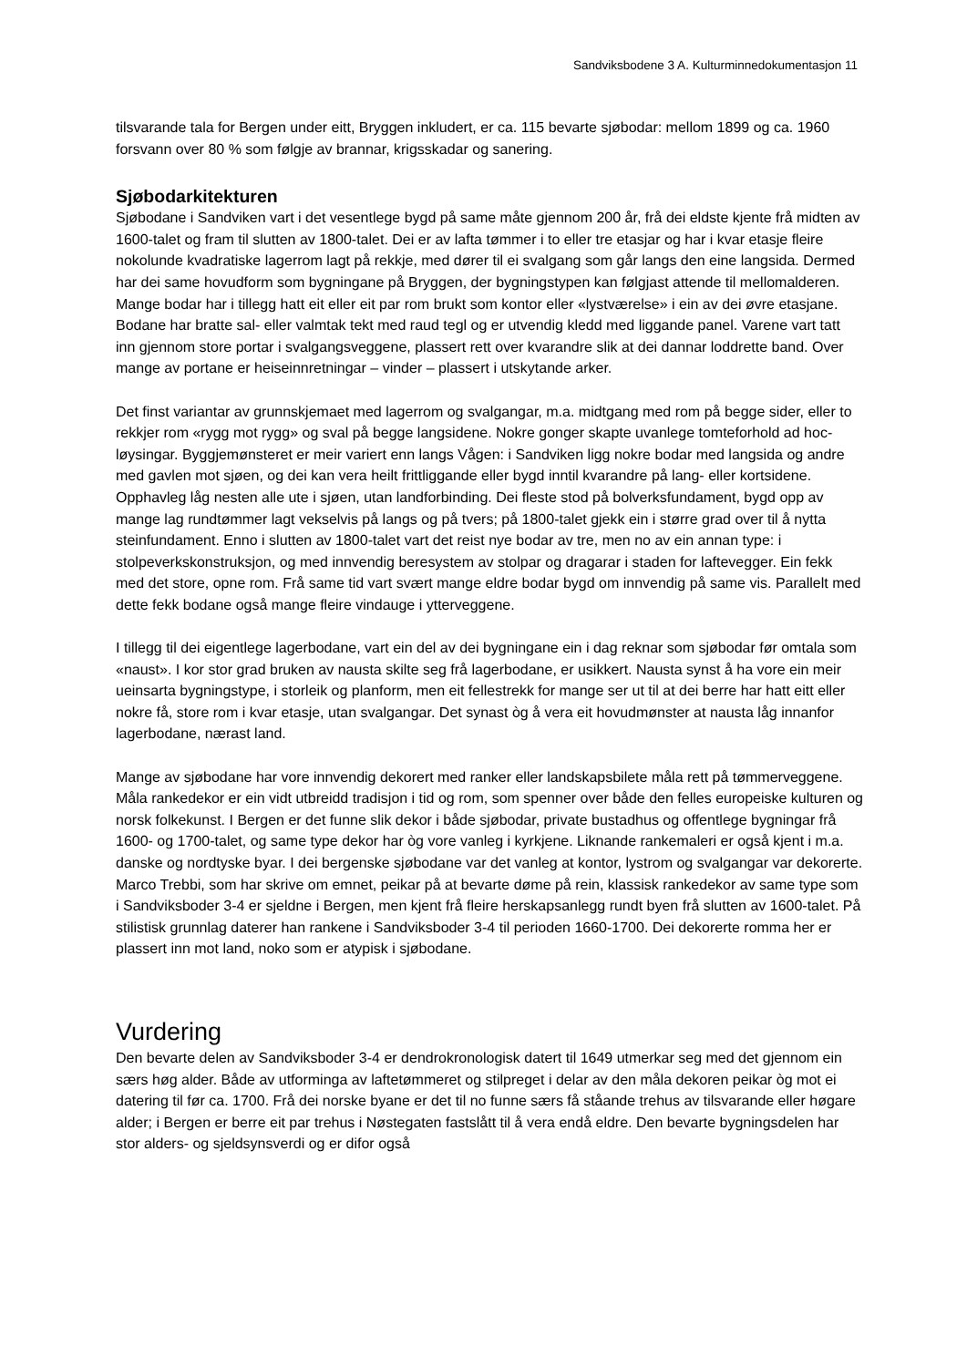Sandviksbodene 3 A. Kulturminnedokumentasjon 11
tilsvarande tala for Bergen under eitt, Bryggen inkludert, er ca. 115 bevarte sjøbodar: mellom 1899 og ca. 1960 forsvann over 80 % som følgje av brannar, krigsskadar og sanering.
Sjøbodarkitekturen
Sjøbodane i Sandviken vart i det vesentlege bygd på same måte gjennom 200 år, frå dei eldste kjente frå midten av 1600-talet og fram til slutten av 1800-talet. Dei er av lafta tømmer i to eller tre etasjar og har i kvar etasje fleire nokolunde kvadratiske lagerrom lagt på rekkje, med dører til ei svalgang som går langs den eine langsida. Dermed har dei same hovudform som bygningane på Bryggen, der bygningstypen kan følgjast attende til mellomalderen. Mange bodar har i tillegg hatt eit eller eit par rom brukt som kontor eller «lystværelse» i ein av dei øvre etasjane. Bodane har bratte sal- eller valmtak tekt med raud tegl og er utvendig kledd med liggande panel. Varene vart tatt inn gjennom store portar i svalgangsveggene, plassert rett over kvarandre slik at dei dannar loddrette band. Over mange av portane er heiseinnretningar – vinder – plassert i utskytande arker.
Det finst variantar av grunnskjemaet med lagerrom og svalgangar, m.a. midtgang med rom på begge sider, eller to rekkjer rom «rygg mot rygg» og sval på begge langsidene. Nokre gonger skapte uvanlege tomteforhold ad hoc-løysingar. Byggjemønsteret er meir variert enn langs Vågen: i Sandviken ligg nokre bodar med langsida og andre med gavlen mot sjøen, og dei kan vera heilt frittliggande eller bygd inntil kvarandre på lang- eller kortsidene. Opphavleg låg nesten alle ute i sjøen, utan landforbinding. Dei fleste stod på bolverksfundament, bygd opp av mange lag rundtømmer lagt vekselvis på langs og på tvers; på 1800-talet gjekk ein i større grad over til å nytta steinfundament. Enno i slutten av 1800-talet vart det reist nye bodar av tre, men no av ein annan type: i stolpeverkskonstruksjon, og med innvendig beresystem av stolpar og dragarar i staden for laftevegger. Ein fekk med det store, opne rom. Frå same tid vart svært mange eldre bodar bygd om innvendig på same vis. Parallelt med dette fekk bodane også mange fleire vindauge i ytterveggene.
I tillegg til dei eigentlege lagerbodane, vart ein del av dei bygningane ein i dag reknar som sjøbodar før omtala som «naust». I kor stor grad bruken av nausta skilte seg frå lagerbodane, er usikkert. Nausta synst å ha vore ein meir ueinsarta bygningstype, i storleik og planform, men eit fellestrekk for mange ser ut til at dei berre har hatt eitt eller nokre få, store rom i kvar etasje, utan svalgangar. Det synast òg å vera eit hovudmønster at nausta låg innanfor lagerbodane, nærast land.
Mange av sjøbodane har vore innvendig dekorert med ranker eller landskapsbilete måla rett på tømmerveggene. Måla rankedekor er ein vidt utbreidd tradisjon i tid og rom, som spenner over både den felles europeiske kulturen og norsk folkekunst. I Bergen er det funne slik dekor i både sjøbodar, private bustadhus og offentlege bygningar frå 1600- og 1700-talet, og same type dekor har òg vore vanleg i kyrkjene. Liknande rankemaleri er også kjent i m.a. danske og nordtyske byar. I dei bergenske sjøbodane var det vanleg at kontor, lystrom og svalgangar var dekorerte. Marco Trebbi, som har skrive om emnet, peikar på at bevarte døme på rein, klassisk rankedekor av same type som i Sandviksboder 3-4 er sjeldne i Bergen, men kjent frå fleire herskapsanlegg rundt byen frå slutten av 1600-talet. På stilistisk grunnlag daterer han rankene i Sandviksboder 3-4 til perioden 1660-1700. Dei dekorerte romma her er plassert inn mot land, noko som er atypisk i sjøbodane.
Vurdering
Den bevarte delen av Sandviksboder 3-4 er dendrokronologisk datert til 1649 utmerkar seg med det gjennom ein særs høg alder. Både av utforminga av laftetømmeret og stilpreget i delar av den måla dekoren peikar òg mot ei datering til før ca. 1700. Frå dei norske byane er det til no funne særs få ståande trehus av tilsvarande eller høgare alder; i Bergen er berre eit par trehus i Nøstegaten fastslått til å vera endå eldre. Den bevarte bygningsdelen har stor alders- og sjeldsynsverdi og er difor også